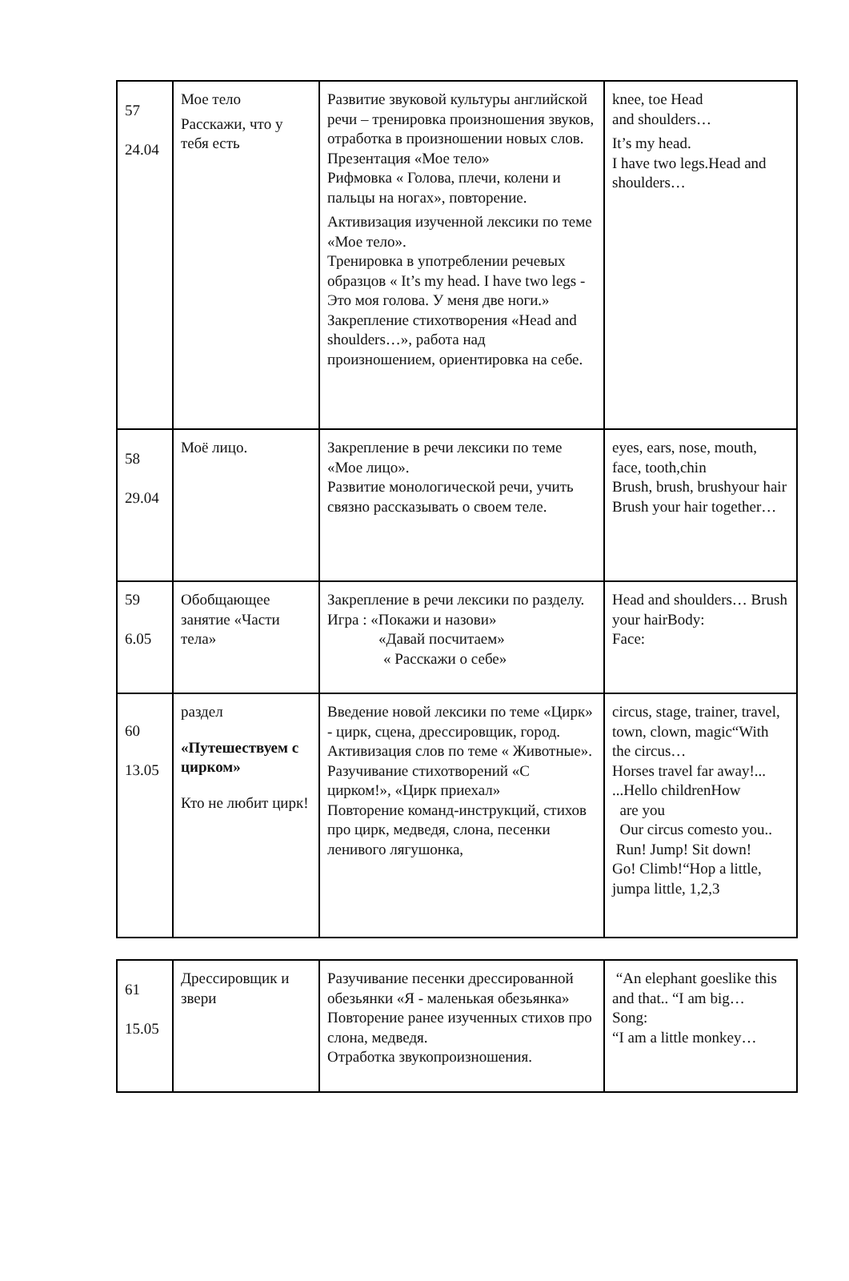| 57 24.04 | Мое тело Расскажи, что у тебя есть | Развитие звуковой культуры английской речи – тренировка произношения звуков, отработка в произношении новых слов. Презентация «Мое тело» Рифмовка « Голова, плечи, колени и пальцы на ногах», повторение. Активизация изученной лексики по теме «Мое тело». Тренировка в употреблении речевых образцов « It’s my head. I have two legs - Это моя голова. У меня две ноги.» Закрепление стихотворения «Head and shoulders…», работа над произношением, ориентировка на себе. | knee, toe Head and shoulders… It’s my head. I have two legs.Head and shoulders… |
| 58 29.04 | Моё лицо. | Закрепление в речи лексики по теме «Мое лицо». Развитие монологической речи, учить связно рассказывать о своем теле. | eyes, ears, nose, mouth, face, tooth,chin Brush, brush, brushyour hair Brush your hair together… |
| 59 6.05 | Обобщающее занятие «Части тела» | Закрепление в речи лексики по разделу. Игра : «Покажи и назови» «Давай посчитаем» « Расскажи о себе» | Head and shoulders… Brush your hairBody: Face: |
| 60 13.05 | раздел «Путешествуем с цирком» Кто не любит цирк! | Введение новой лексики по теме «Цирк» - цирк, сцена, дрессировщик, город. Активизация слов по теме « Животные». Разучивание стихотворений «С цирком!», «Цирк приехал» Повторение команд-инструкций, стихов про цирк, медведя, слона, песенки ленивого лягушонка, | circus, stage, trainer, travel, town, clown, magic“With the circus… Horses travel far away!... ...Hello childrenHow are you Our circus comesto you.. Run! Jump! Sit down! Go! Climb!“Hop a little, jumpa little, 1,2,3 |
| 61 15.05 | Дрессировщик и звери | Разучивание песенки дрессированной обезьянки «Я - маленькая обезьянка» Повторение ранее изученных стихов про слона, медведя. Отработка звукопроизношения. | “An elephant goeslike this and that.. “I am big… Song: “I am a little monkey… |